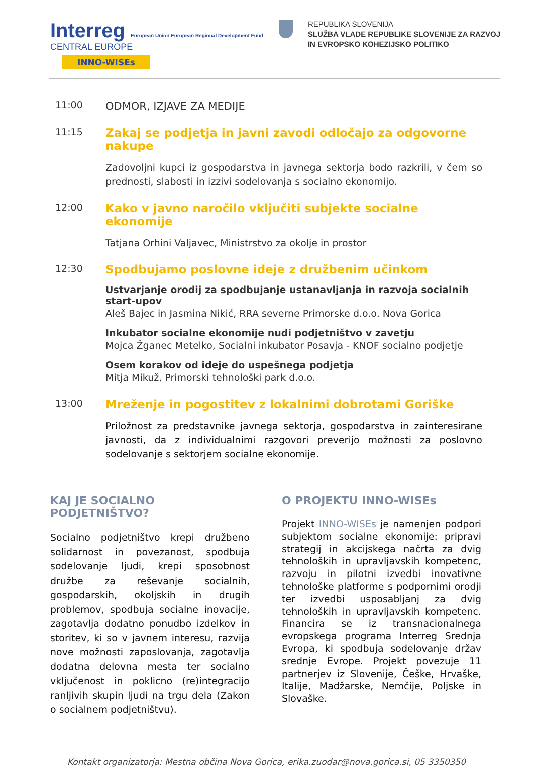Interreg European Union European Regional Development Fund
CENTRAL EUROPE
INNO-WISEs
REPUBLIKA SLOVENIJA
SLUŽBA VLADE REPUBLIKE SLOVENIJE ZA RAZVOJ
IN EVROPSKO KOHEZIJSKO POLITIKO
11:00
ODMOR, IZJAVE ZA MEDIJE
11:15
Zakaj se podjetja in javni zavodi odločajo za odgovorne nakupe
Zadovoljni kupci iz gospodarstva in javnega sektorja bodo razkrili, v čem so prednosti, slabosti in izzivi sodelovanja s socialno ekonomijo.
12:00
Kako v javno naročilo vključiti subjekte socialne ekonomije
Tatjana Orhini Valjavec, Ministrstvo za okolje in prostor
12:30
Spodbujamo poslovne ideje z družbenim učinkom
Ustvarjanje orodij za spodbujanje ustanavljanja in razvoja socialnih start-upov
Aleš Bajec in Jasmina Nikić, RRA severne Primorske d.o.o. Nova Gorica
Inkubator socialne ekonomije nudi podjetništvo v zavetju
Mojca Žganec Metelko, Socialni inkubator Posavja - KNOF socialno podjetje
Osem korakov od ideje do uspešnega podjetja
Mitja Mikuž, Primorski tehnološki park d.o.o.
13:00
Mreženje in pogostitev z lokalnimi dobrotami Goriške
Priložnost za predstavnike javnega sektorja, gospodarstva in zainteresirane javnosti, da z individualnimi razgovori preverijo možnosti za poslovno sodelovanje s sektorjem socialne ekonomije.
KAJ JE SOCIALNO PODJETNIŠTVO?
Socialno podjetništvo krepi družbeno solidarnost in povezanost, spodbuja sodelovanje ljudi, krepi sposobnost družbe za reševanje socialnih, gospodarskih, okoljskih in drugih problemov, spodbuja socialne inovacije, zagotavlja dodatno ponudbo izdelkov in storitev, ki so v javnem interesu, razvija nove možnosti zaposlovanja, zagotavlja dodatna delovna mesta ter socialno vključenost in poklicno (re)integracijo ranljivih skupin ljudi na trgu dela (Zakon o socialnem podjetništvu).
O PROJEKTU INNO-WISEs
Projekt INNO-WISEs je namenjen podpori subjektom socialne ekonomije: pripravi strategij in akcijskega načrta za dvig tehnoloških in upravljavskih kompetenc, razvoju in pilotni izvedbi inovativne tehnološke platforme s podpornimi orodji ter izvedbi usposabljanj za dvig tehnoloških in upravljavskih kompetenc. Financira se iz transnacionalnega evropskega programa Interreg Srednja Evropa, ki spodbuja sodelovanje držav srednje Evrope. Projekt povezuje 11 partnerjev iz Slovenije, Češke, Hrvaške, Italije, Madžarske, Nemčije, Poljske in Slovaške.
Kontakt organizatorja: Mestna občina Nova Gorica, erika.zuodar@nova.gorica.si, 05 3350350